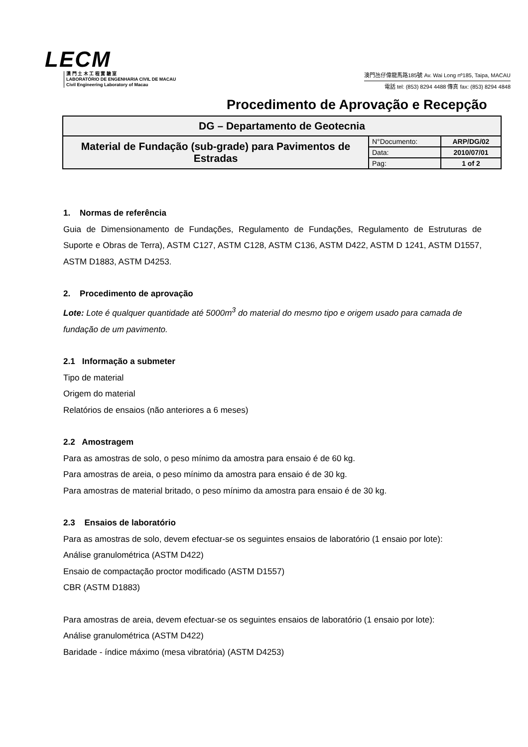LECM
澳 門 土 木 工 程 實 驗 室
LABORATÓRIO DE ENGENHARIA CIVIL DE MACAU
Civil Engineering Laboratory of Macau
澳門氹仔偉龍馬路185號 Av. Wai Long nº185, Taipa, MACAU
電話 tel: (853) 8294 4488 傳真 fax: (853) 8294 4848
Procedimento de Aprovação e Recepção
| DG – Departamento de Geotecnia | | |
| Material de Fundação (sub-grade) para Pavimentos de Estradas | N°Documento: | ARP/DG/02 |
| | Data: | 2010/07/01 |
| | Pag: | 1 of 2 |
1. Normas de referência
Guia de Dimensionamento de Fundações, Regulamento de Fundações, Regulamento de Estruturas de Suporte e Obras de Terra), ASTM C127, ASTM C128, ASTM C136, ASTM D422, ASTM D 1241, ASTM D1557, ASTM D1883, ASTM D4253.
2. Procedimento de aprovação
Lote: Lote é qualquer quantidade até 5000m<sup>3</sup> do material do mesmo tipo e origem usado para camada de fundação de um pavimento.
2.1 Informação a submeter
Tipo de material
Origem do material
Relatórios de ensaios (não anteriores a 6 meses)
2.2 Amostragem
Para as amostras de solo, o peso mínimo da amostra para ensaio é de 60 kg.
Para amostras de areia, o peso mínimo da amostra para ensaio é de 30 kg.
Para amostras de material britado, o peso mínimo da amostra para ensaio é de 30 kg.
2.3 Ensaios de laboratório
Para as amostras de solo, devem efectuar-se os seguintes ensaios de laboratório (1 ensaio por lote):
Análise granulométrica (ASTM D422)
Ensaio de compactação proctor modificado (ASTM D1557)
CBR (ASTM D1883)
Para amostras de areia, devem efectuar-se os seguintes ensaios de laboratório (1 ensaio por lote):
Análise granulométrica (ASTM D422)
Baridade - índice máximo (mesa vibratória) (ASTM D4253)